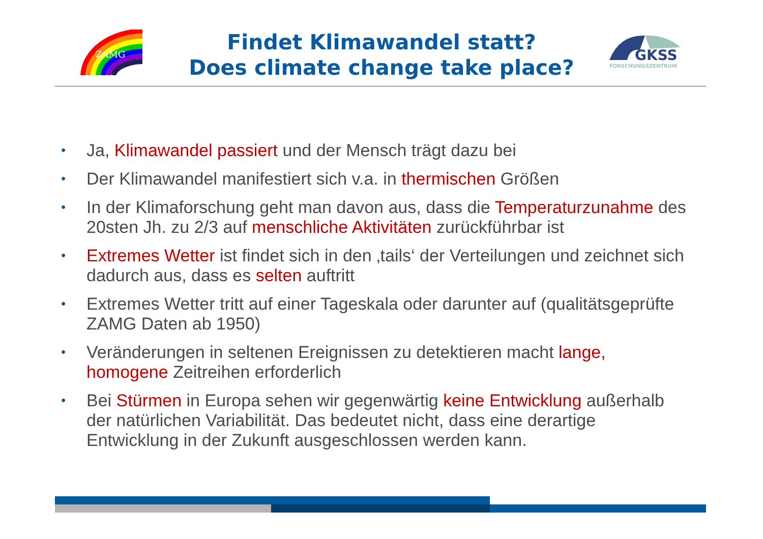ZAMG
Findet Klimawandel statt?
Does climate change take place?
GKSS
FORSCHUNGSZENTRUM
• Ja, Klimawandel passiert und der Mensch trägt dazu bei
• Der Klimawandel manifestiert sich v.a. in thermischen Größen
• In der Klimaforschung geht man davon aus, dass die Temperaturzunahme des 20sten Jh. zu 2/3 auf menschliche Aktivitäten zurückführbar ist
• Extremes Wetter ist findet sich in den ‚tails‘ der Verteilungen und zeichnet sich dadurch aus, dass es selten auftritt
• Extremes Wetter tritt auf einer Tageskala oder darunter auf (qualitätsgeprüfte ZAMG Daten ab 1950)
• Veränderungen in seltenen Ereignissen zu detektieren macht lange, homogene Zeitreihen erforderlich
• Bei Stürmen in Europa sehen wir gegenwärtig keine Entwicklung außerhalb der natürlichen Variabilität. Das bedeutet nicht, dass eine derartige Entwicklung in der Zukunft ausgeschlossen werden kann.